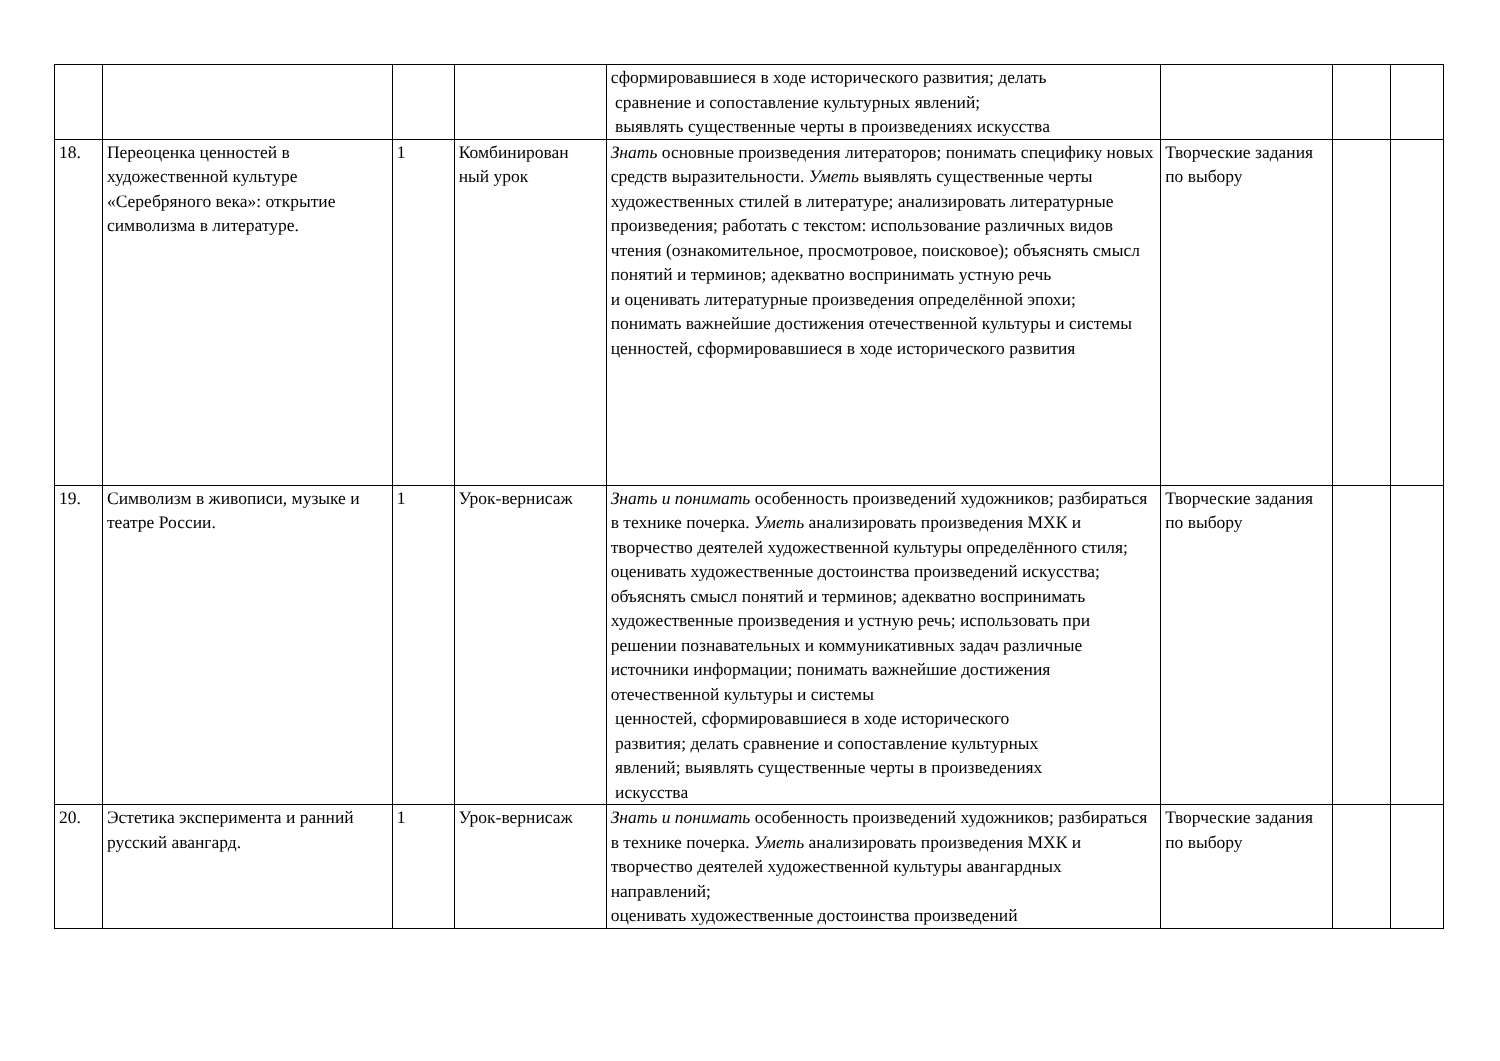| | | | | сформировавшиеся в ходе исторического развития; делать сравнение и сопоставление культурных явлений; выявлять существенные черты в произведениях искусства | | | |
| 18. | Переоценка ценностей в художественной культуре «Серебряного века»: открытие символизма в литературе. | 1 | Комбинирован ный урок | Знать основные произведения литераторов; понимать специфику новых средств выразительности. Уметь выявлять существенные черты художественных стилей в литературе; анализировать литературные произведения; работать с текстом: использование различных видов чтения (ознакомительное, просмотровое, поисковое); объяснять смысл понятий и терминов; адекватно воспринимать устную речь и оценивать литературные произведения определённой эпохи; понимать важнейшие достижения отечественной культуры и системы ценностей, сформировавшиеся в ходе исторического развития | Творческие задания по выбору | | |
| 19. | Символизм в живописи, музыке и театре России. | 1 | Урок-вернисаж | Знать и понимать особенность произведений художников; разбираться в технике почерка. Уметь анализировать произведения МХК и творчество деятелей художественной культуры определённого стиля; оценивать художественные достоинства произведений искусства; объяснять смысл понятий и терминов; адекватно воспринимать художественные произведения и устную речь; использовать при решении познавательных и коммуникативных задач различные источники информации; понимать важнейшие достижения отечественной культуры и системы ценностей, сформировавшиеся в ходе исторического развития; делать сравнение и сопоставление культурных явлений; выявлять существенные черты в произведениях искусства | Творческие задания по выбору | | |
| 20. | Эстетика эксперимента и ранний русский авангард. | 1 | Урок-вернисаж | Знать и понимать особенность произведений художников; разбираться в технике почерка. Уметь анализировать произведения МХК и творчество деятелей художественной культуры авангардных направлений; оценивать художественные достоинства произведений | Творческие задания по выбору | | |